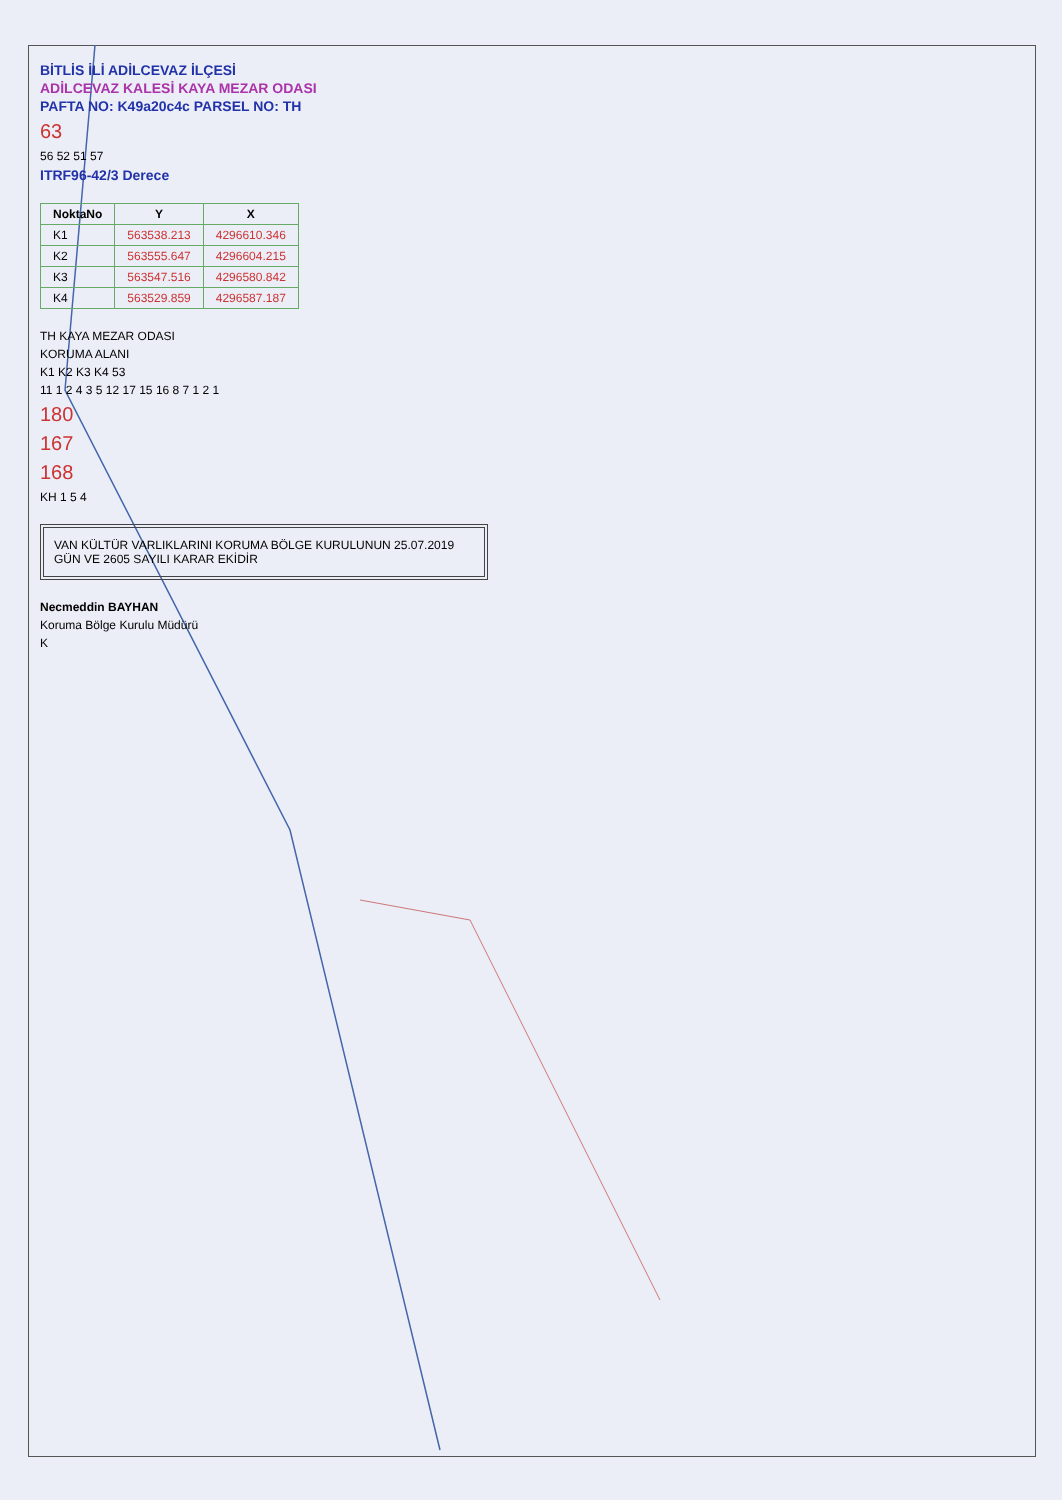BİTLİS İLİ ADİLCEVAZ İLÇESİ
ADİLCEVAZ KALESİ KAYA MEZAR ODASI
PAFTA NO: K49a20c4c PARSEL NO: TH
63
56 52 51 57
ITRF96-42/3 Derece
| NoktaNo | Y | X |
| --- | --- | --- |
| K1 | 563538.213 | 4296610.346 |
| K2 | 563555.647 | 4296604.215 |
| K3 | 563547.516 | 4296580.842 |
| K4 | 563529.859 | 4296587.187 |
TH KAYA MEZAR ODASI
KORUMA ALANI
K1 K2 K3 K4 53
11 1 2 4 3 5 12 17 15 16 8 7 1 2 1
180
167
168
KH 1 5 4
VAN KÜLTÜR VARLIKLARINI KORUMA BÖLGE KURULUNUN 25.07.2019 GÜN VE 2605 SAYILI KARAR EKİDİR
Necmeddin BAYHAN
Koruma Bölge Kurulu Müdürü
K